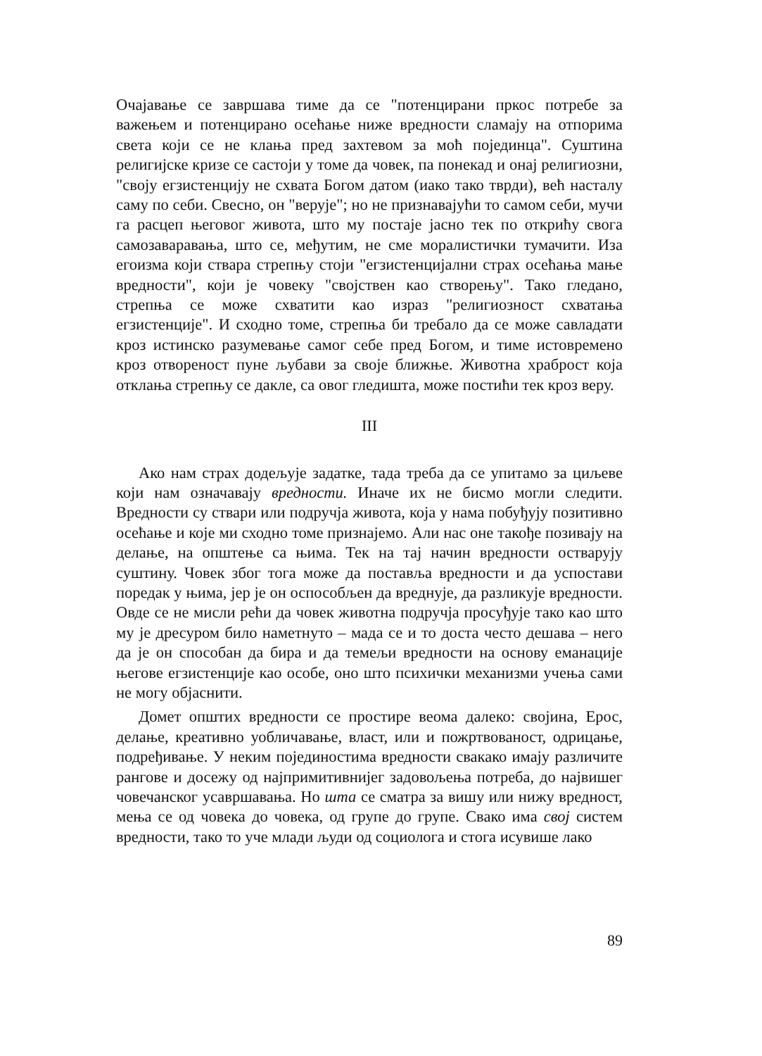Очајавање се завршава тиме да се "потенцирани пркос потребе за важењем и потенцирано осећање ниже вредности сламају на отпорима света који се не клања пред захтевом за моћ појединца". Суштина религијске кризе се састоји у томе да човек, па понекад и онај религиозни, "своју егзистенцију не схвата Богом датом (иако тако тврди), већ насталу саму по себи. Свесно, он "верује"; но не признавајући то самом себи, мучи га расцеп његовог живота, што му постаје јасно тек по открићу свога самозаваравања, што се, међутим, не сме моралистички тумачити. Иза егоизма који ствара стрепњу стоји "егзистенцијални страх осећања мање вредности", који је човеку "својствен као створењу". Тако гледано, стрепња се може схватити као израз "религиозност схватања егзистенције". И сходно томе, стрепња би требало да се може савладати кроз истинско разумевање самог себе пред Богом, и тиме истовремено кроз отвореност пуне љубави за своје ближње. Животна храброст која отклања стрепњу се дакле, са овог гледишта, може постићи тек кроз веру.
III
Ако нам страх додељује задатке, тада треба да се упитамо за циљеве који нам означавају вредности. Иначе их не бисмо могли следити. Вредности су ствари или подручја живота, која у нама побуђују позитивно осећање и које ми сходно томе признајемо. Али нас оне такође позивају на делање, на општење са њима. Тек на тај начин вредности остварују суштину. Човек због тога може да поставља вредности и да успостави поредак у њима, јер је он оспособљен да вреднује, да разликује вредности. Овде се не мисли рећи да човек животна подручја просуђује тако као што му је дресуром било наметнуто – мада се и то доста често дешава – него да је он способан да бира и да темељи вредности на основу еманације његове егзистенције као особе, оно што психички механизми учења сами не могу објаснити.
Домет општих вредности се простире веома далеко: својина, Ерос, делање, креативно уобличавање, власт, или и пожртвованост, одрицање, подређивање. У неким појединостима вредности свакако имају различите рангове и досежу од најпримитивнијег задовољења потреба, до највишег човечанског усавршавања. Но шта се сматра за вишу или нижу вредност, мења се од човека до човека, од групе до групе. Свако има свој систем вредности, тако то уче млади људи од социолога и стога исувише лако
89